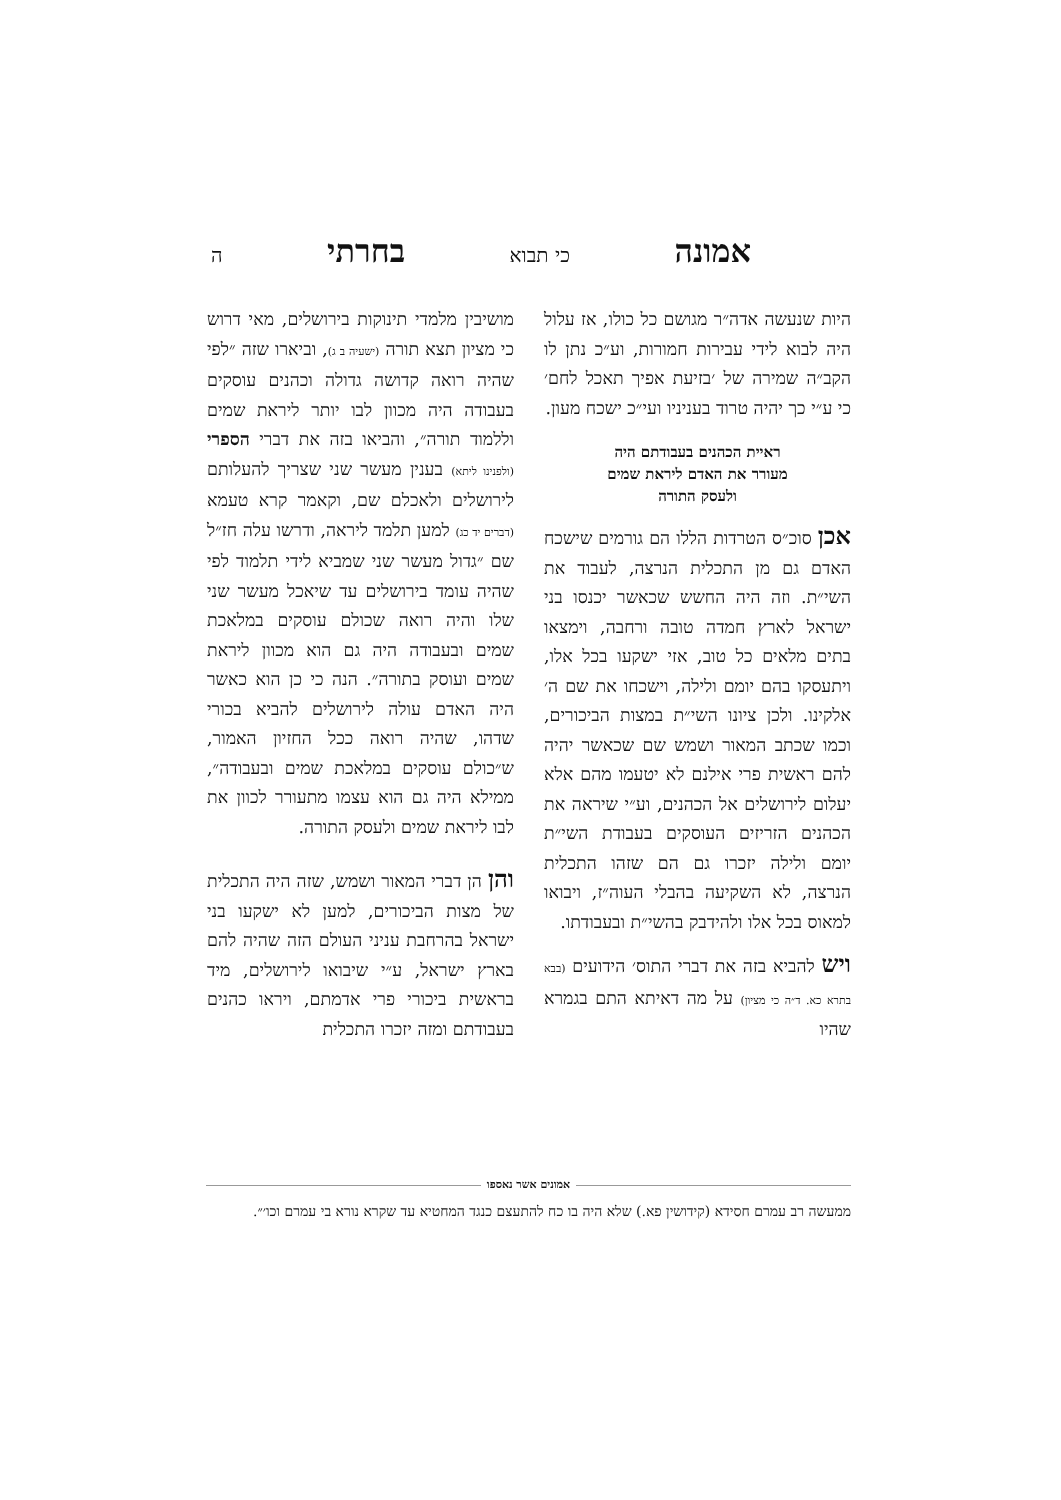אמונה כי תבוא בחרתי ה
היות שנעשה אדה״ר מגושם כל כולו, אז עלול היה לבוא לידי עבירות חמורות, וע״כ נתן לו הקב״ה שמירה של ׳בזיעת אפיך תאכל לחם׳ כי ע״י כך יהיה טרוד בעניניו ועי״כ ישכח מעון.
ראיית הכהנים בעבודתם היה
מעורר את האדם ליראת שמים
ולעסק התורה
אכן סוכ״ס הטרדות הללו הם גורמים שישכח האדם גם מן התכלית הנרצה, לעבוד את השי״ת. וזה היה החשש שכאשר יכנסו בני ישראל לארץ חמדה טובה ורחבה, וימצאו בתים מלאים כל טוב, אזי ישקעו בכל אלו, ויתעסקו בהם יומם ולילה, וישכחו את שם ה׳ אלקינו. ולכן ציונו השי״ת במצות הביכורים, וכמו שכתב המאור ושמש שם שכאשר יהיה להם ראשית פרי אילנם לא יטעמו מהם אלא יעלום לירושלים אל הכהנים, וע״י שיראה את הכהנים הזריזים העוסקים בעבודת השי״ת יומם ולילה יזכרו גם הם שזהו התכלית הנרצה, לא השקיעה בהבלי העוה״ז, ויבואו למאוס בכל אלו ולהידבק בהשי״ת ובעבודתו.
ויש להביא בזה את דברי התוס׳ הידועים (בבא בתרא כא. ד״ה כי מציון) על מה דאיתא התם בגמרא שהיו
מושיבין מלמדי תינוקות בירושלים, מאי דרוש כי מציון תצא תורה (ישעיה ב ג), וביארו שזה ״לפי שהיה רואה קדושה גדולה וכהנים עוסקים בעבודה היה מכוון לבו יותר ליראת שמים וללמוד תורה״, והביאו בזה את דברי הספרי (ולפנינו ליתא) בענין מעשר שני שצריך להעלותם לירושלים ולאכלם שם, וקאמר קרא טעמא (דברים יד כג) למען תלמד ליראה, ודרשו עלה חז״ל שם ״גדול מעשר שני שמביא לידי תלמוד לפי שהיה עומד בירושלים עד שיאכל מעשר שני שלו והיה רואה שכולם עוסקים במלאכת שמים ובעבודה היה גם הוא מכוון ליראת שמים ועוסק בתורה״. הנה כי כן הוא כאשר היה האדם עולה לירושלים להביא בכורי שדהו, שהיה רואה ככל החזיון האמור, ש״כולם עוסקים במלאכת שמים ובעבודה״, ממילא היה גם הוא עצמו מתעורר לכוון את לבו ליראת שמים ולעסק התורה.
והן הן דברי המאור ושמש, שזה היה התכלית של מצות הביכורים, למען לא ישקעו בני ישראל בהרחבת עניני העולם הזה שהיה להם בארץ ישראל, ע״י שיבואו לירושלים, מיד בראשית ביכורי פרי אדמתם, ויראו כהנים בעבודתם ומזה יזכרו התכלית
אמונים אשר נאספו
ממעשה רב עמרם חסידא (קידושין פא.) שלא היה בו כח להתעצם כנגד המחטיא עד שקרא נורא בי עמרם וכו׳״.